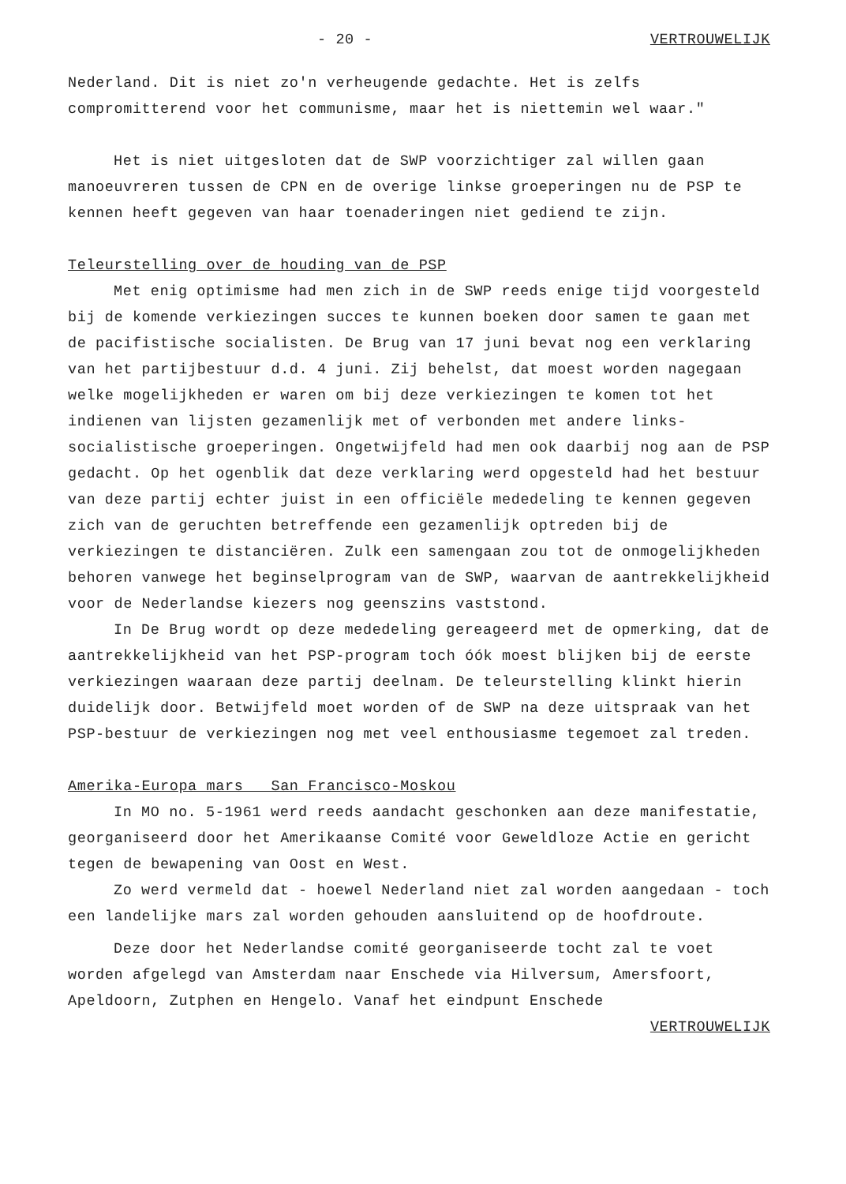- 20 - VERTROUWELIJK
Nederland. Dit is niet zo'n verheugende gedachte. Het is zelfs compromitterend voor het communisme, maar het is niettemin wel waar."
Het is niet uitgesloten dat de SWP voorzichtiger zal willen gaan manoeuvreren tussen de CPN en de overige linkse groeperingen nu de PSP te kennen heeft gegeven van haar toenaderingen niet gediend te zijn.
Teleurstelling over de houding van de PSP
Met enig optimisme had men zich in de SWP reeds enige tijd voorgesteld bij de komende verkiezingen succes te kunnen boeken door samen te gaan met de pacifistische socialisten. De Brug van 17 juni bevat nog een verklaring van het partijbestuur d.d. 4 juni. Zij behelst, dat moest worden nagegaan welke mogelijkheden er waren om bij deze verkiezingen te komen tot het indienen van lijsten gezamenlijk met of verbonden met andere links-socialistische groeperingen. Ongetwijfeld had men ook daarbij nog aan de PSP gedacht. Op het ogenblik dat deze verklaring werd opgesteld had het bestuur van deze partij echter juist in een officiële mededeling te kennen gegeven zich van de geruchten betreffende een gezamenlijk optreden bij de verkiezingen te distanciëren. Zulk een samengaan zou tot de onmogelijkheden behoren vanwege het beginselprogram van de SWP, waarvan de aantrekkelijkheid voor de Nederlandse kiezers nog geenszins vaststond.
In De Brug wordt op deze mededeling gereageerd met de opmerking, dat de aantrekkelijkheid van het PSP-program toch óók moest blijken bij de eerste verkiezingen waaraan deze partij deelnam. De teleurstelling klinkt hierin duidelijk door. Betwijfeld moet worden of de SWP na deze uitspraak van het PSP-bestuur de verkiezingen nog met veel enthousiasme tegemoet zal treden.
Amerika-Europa mars San Francisco-Moskou
In MO no. 5-1961 werd reeds aandacht geschonken aan deze manifestatie, georganiseerd door het Amerikaanse Comité voor Geweldloze Actie en gericht tegen de bewapening van Oost en West.
Zo werd vermeld dat - hoewel Nederland niet zal worden aangedaan - toch een landelijke mars zal worden gehouden aansluitend op de hoofdroute.
Deze door het Nederlandse comité georganiseerde tocht zal te voet worden afgelegd van Amsterdam naar Enschede via Hilversum, Amersfoort, Apeldoorn, Zutphen en Hengelo. Vanaf het eindpunt Enschede
VERTROUWELIJK